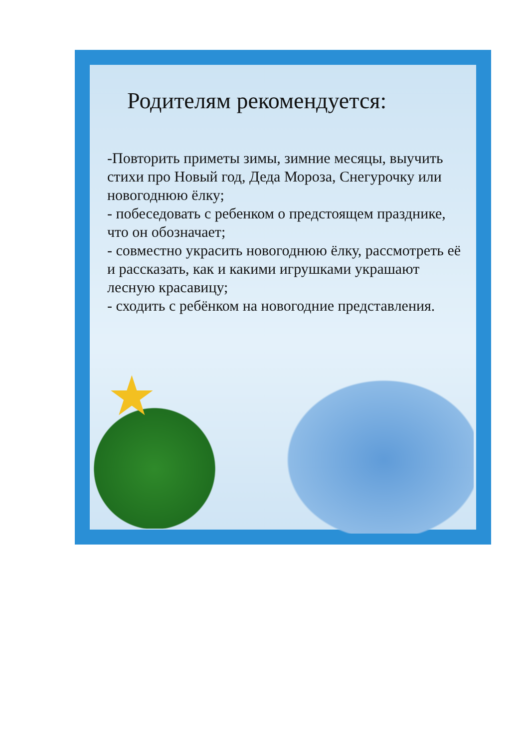★
Родителям рекомендуется:
-Повторить приметы зимы, зимние месяцы, выучить стихи про Новый год, Деда Мороза, Снегурочку или новогоднюю ёлку;
- побеседовать с ребенком о предстоящем празднике, что он обозначает;
- совместно украсить новогоднюю ёлку, рассмотреть её и рассказать, как и какими игрушками украшают лесную красавицу;
- сходить с ребёнком на новогодние представления.